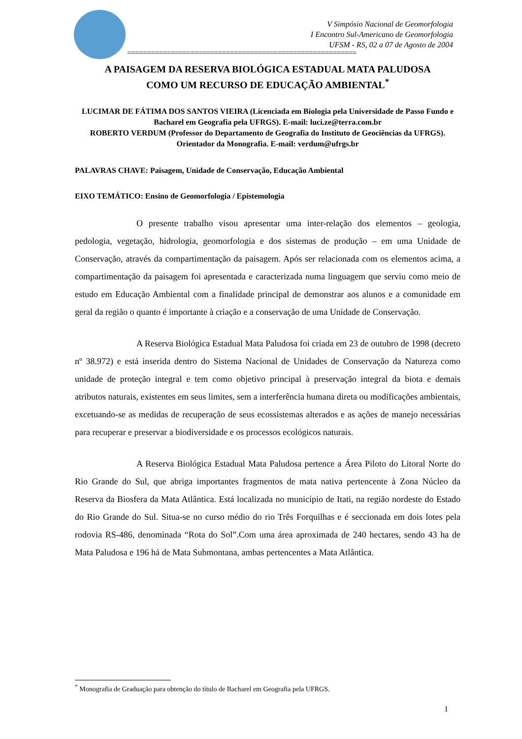V Simpósio Nacional de Geomorfologia
I Encontro Sul-Americano de Geomorfologia
UFSM - RS, 02 a 07 de Agosto de 2004
==========================================================
A PAISAGEM DA RESERVA BIOLÓGICA ESTADUAL MATA PALUDOSA
COMO UM RECURSO DE EDUCAÇÃO AMBIENTAL<sup>*</sup>
LUCIMAR DE FÁTIMA DOS SANTOS VIEIRA (Licenciada em Biologia pela Universidade de Passo Fundo e Bacharel em Geografia pela UFRGS). E-mail: luci.ze@terra.com.br
ROBERTO VERDUM (Professor do Departamento de Geografia do Instituto de Geociências da UFRGS). Orientador da Monografia. E-mail: verdum@ufrgs.br
PALAVRAS CHAVE: Paisagem, Unidade de Conservação, Educação Ambiental
EIXO TEMÁTICO: Ensino de Geomorfologia / Epistemologia
O presente trabalho visou apresentar uma inter-relação dos elementos – geologia, pedologia, vegetação, hidrologia, geomorfologia e dos sistemas de produção – em uma Unidade de Conservação, através da compartimentação da paisagem. Após ser relacionada com os elementos acima, a compartimentação da paisagem foi apresentada e caracterizada numa linguagem que serviu como meio de estudo em Educação Ambiental com a finalidade principal de demonstrar aos alunos e a comunidade em geral da região o quanto é importante à criação e a conservação de uma Unidade de Conservação.
A Reserva Biológica Estadual Mata Paludosa foi criada em 23 de outubro de 1998 (decreto nº 38.972) e está inserida dentro do Sistema Nacional de Unidades de Conservação da Natureza como unidade de proteção integral e tem como objetivo principal à preservação integral da biota e demais atributos naturais, existentes em seus limites, sem a interferência humana direta ou modificações ambientais, excetuando-se as medidas de recuperação de seus ecossistemas alterados e as ações de manejo necessárias para recuperar e preservar a biodiversidade e os processos ecológicos naturais.
A Reserva Biológica Estadual Mata Paludosa pertence a Área Piloto do Litoral Norte do Rio Grande do Sul, que abriga importantes fragmentos de mata nativa pertencente à Zona Núcleo da Reserva da Biosfera da Mata Atlântica. Está localizada no município de Itati, na região nordeste do Estado do Rio Grande do Sul. Situa-se no curso médio do rio Três Forquilhas e é seccionada em dois lotes pela rodovia RS-486, denominada “Rota do Sol”.Com uma área aproximada de 240 hectares, sendo 43 ha de Mata Paludosa e 196 há de Mata Submontana, ambas pertencentes a Mata Atlântica.
<sup>*</sup> Monografia de Graduação para obtenção do título de Bacharel em Geografia pela UFRGS.
1